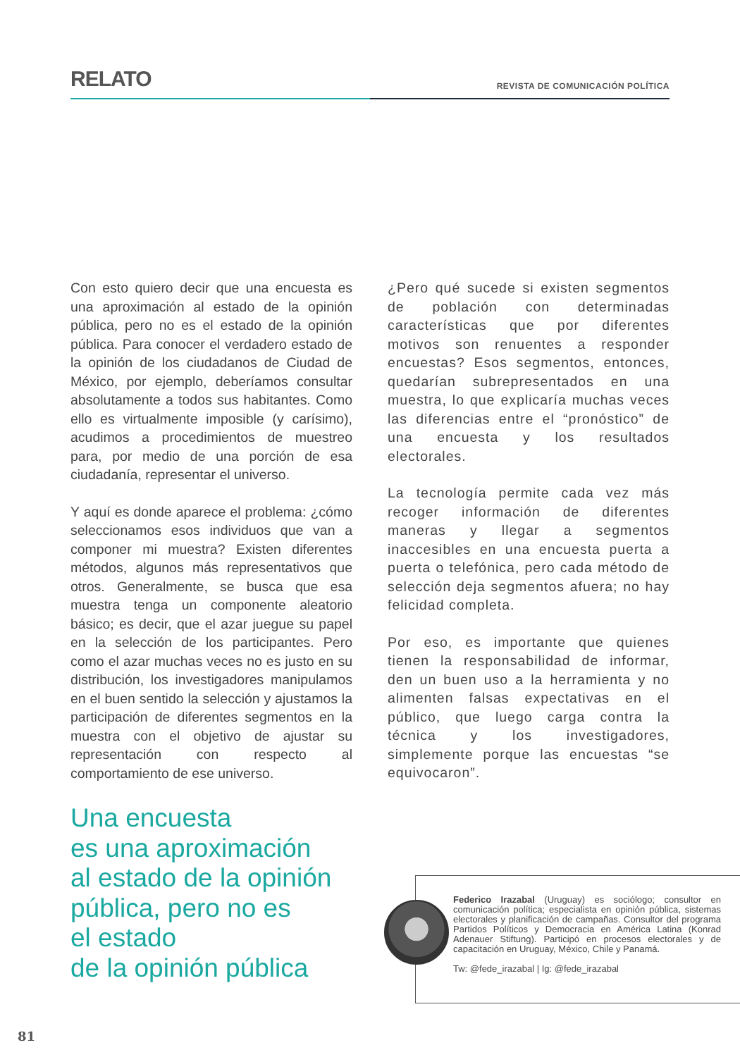RELATO
REVISTA DE COMUNICACIÓN POLÍTICA
Con esto quiero decir que una encuesta es una aproximación al estado de la opinión pública, pero no es el estado de la opinión pública. Para conocer el verdadero estado de la opinión de los ciudadanos de Ciudad de México, por ejemplo, deberíamos consultar absolutamente a todos sus habitantes. Como ello es virtualmente imposible (y carísimo), acudimos a procedimientos de muestreo para, por medio de una porción de esa ciudadanía, representar el universo.
Y aquí es donde aparece el problema: ¿cómo seleccionamos esos individuos que van a componer mi muestra? Existen diferentes métodos, algunos más representativos que otros. Generalmente, se busca que esa muestra tenga un componente aleatorio básico; es decir, que el azar juegue su papel en la selección de los participantes. Pero como el azar muchas veces no es justo en su distribución, los investigadores manipulamos en el buen sentido la selección y ajustamos la participación de diferentes segmentos en la muestra con el objetivo de ajustar su representación con respecto al comportamiento de ese universo.
¿Pero qué sucede si existen segmentos de población con determinadas características que por diferentes motivos son renuentes a responder encuestas? Esos segmentos, entonces, quedarían subrepresentados en una muestra, lo que explicaría muchas veces las diferencias entre el “pronóstico” de una encuesta y los resultados electorales.
La tecnología permite cada vez más recoger información de diferentes maneras y llegar a segmentos inaccesibles en una encuesta puerta a puerta o telefónica, pero cada método de selección deja segmentos afuera; no hay felicidad completa.
Por eso, es importante que quienes tienen la responsabilidad de informar, den un buen uso a la herramienta y no alimenten falsas expectativas en el público, que luego carga contra la técnica y los investigadores, simplemente porque las encuestas “se equivocaron”.
Una encuesta
es una aproximación
al estado de la opinión
pública, pero no es
el estado
de la opinión pública
Federico Irazabal (Uruguay) es sociólogo; consultor en comunicación política; especialista en opinión pública, sistemas electorales y planificación de campañas. Consultor del programa Partidos Políticos y Democracia en América Latina (Konrad Adenauer Stiftung). Participó en procesos electorales y de capacitación en Uruguay, México, Chile y Panamá.
Tw: @fede_irazabal | Ig: @fede_irazabal
81